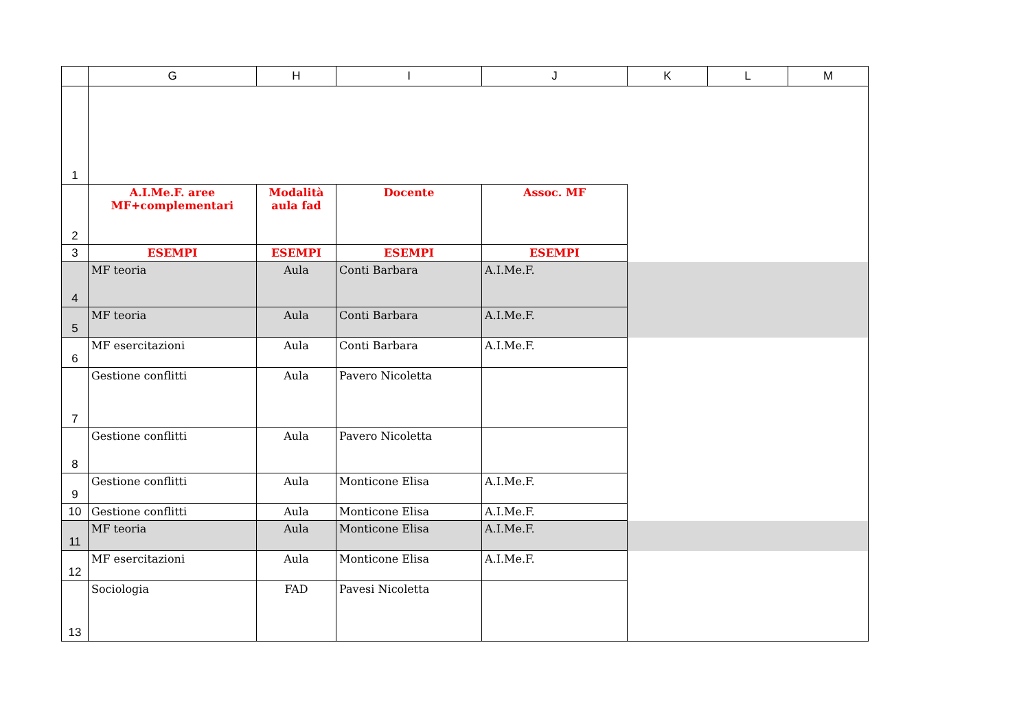| | G | H | I | J | K | L | M |
| --- | --- | --- | --- | --- | --- | --- | --- |
| 1 | | | | | | | |
| 2 | A.I.Me.F. aree MF+complementari | Modalità aula fad | Docente | Assoc. MF | | | |
| 3 | ESEMPI | ESEMPI | ESEMPI | ESEMPI | | | |
| 4 | MF teoria | Aula | Conti Barbara | A.I.Me.F. | | | |
| 5 | MF teoria | Aula | Conti Barbara | A.I.Me.F. | | | |
| 6 | MF esercitazioni | Aula | Conti Barbara | A.I.Me.F. | | | |
| 7 | Gestione conflitti | Aula | Pavero Nicoletta | | | | |
| 8 | Gestione conflitti | Aula | Pavero Nicoletta | | | | |
| 9 | Gestione conflitti | Aula | Monticone Elisa | A.I.Me.F. | | | |
| 10 | Gestione conflitti | Aula | Monticone Elisa | A.I.Me.F. | | | |
| 11 | MF teoria | Aula | Monticone Elisa | A.I.Me.F. | | | |
| 12 | MF esercitazioni | Aula | Monticone Elisa | A.I.Me.F. | | | |
| 13 | Sociologia | FAD | Pavesi Nicoletta | | | | |